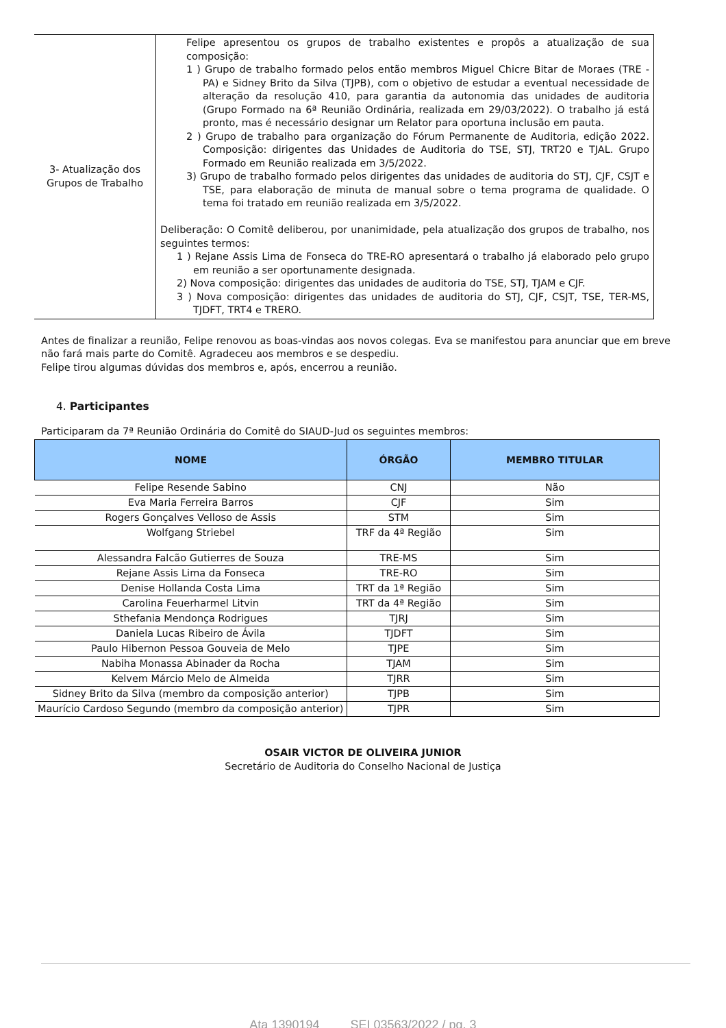| 3- Atualização dos Grupos de Trabalho | Felipe apresentou os grupos de trabalho existentes e propôs a atualização de sua composição: 1 ) Grupo de trabalho formado pelos então membros Miguel Chicre Bitar de Moraes (TRE -PA) e Sidney Brito da Silva (TJPB), com o objetivo de estudar a eventual necessidade de alteração da resolução 410, para garantia da autonomia das unidades de auditoria (Grupo Formado na 6ª Reunião Ordinária, realizada em 29/03/2022). O trabalho já está pronto, mas é necessário designar um Relator para oportuna inclusão em pauta. 2 ) Grupo de trabalho para organização do Fórum Permanente de Auditoria, edição 2022. Composição: dirigentes das Unidades de Auditoria do TSE, STJ, TRT20 e TJAL. Grupo Formado em Reunião realizada em 3/5/2022. 3) Grupo de trabalho formado pelos dirigentes das unidades de auditoria do STJ, CJF, CSJT e TSE, para elaboração de minuta de manual sobre o tema programa de qualidade. O tema foi tratado em reunião realizada em 3/5/2022. Deliberação: O Comitê deliberou, por unanimidade, pela atualização dos grupos de trabalho, nos seguintes termos: 1 ) Rejane Assis Lima de Fonseca do TRE-RO apresentará o trabalho já elaborado pelo grupo em reunião a ser oportunamente designada. 2) Nova composição: dirigentes das unidades de auditoria do TSE, STJ, TJAM e CJF. 3 ) Nova composição: dirigentes das unidades de auditoria do STJ, CJF, CSJT, TSE, TER-MS, TJDFT, TRT4 e TRERO. |
Antes de finalizar a reunião, Felipe renovou as boas-vindas aos novos colegas. Eva se manifestou para anunciar que em breve não fará mais parte do Comitê. Agradeceu aos membros e se despediu.
Felipe tirou algumas dúvidas dos membros e, após, encerrou a reunião.
4. Participantes
Participaram da 7ª Reunião Ordinária do Comitê do SIAUD-Jud os seguintes membros:
| NOME | ÓRGÃO | MEMBRO TITULAR |
| --- | --- | --- |
| Felipe Resende Sabino | CNJ | Não |
| Eva Maria Ferreira Barros | CJF | Sim |
| Rogers Gonçalves Velloso de Assis | STM | Sim |
| Wolfgang Striebel | TRF da 4ª Região | Sim |
| Alessandra Falcão Gutierres de Souza | TRE-MS | Sim |
| Rejane Assis Lima da Fonseca | TRE-RO | Sim |
| Denise Hollanda Costa Lima | TRT da 1ª Região | Sim |
| Carolina Feuerharmel Litvin | TRT da 4ª Região | Sim |
| Sthefania Mendonça Rodrigues | TJRJ | Sim |
| Daniela Lucas Ribeiro de Ávila | TJDFT | Sim |
| Paulo Hibernon Pessoa Gouveia de Melo | TJPE | Sim |
| Nabiha Monassa Abinader da Rocha | TJAM | Sim |
| Kelvem Márcio Melo de Almeida | TJRR | Sim |
| Sidney Brito da Silva (membro da composição anterior) | TJPB | Sim |
| Maurício Cardoso Segundo (membro da composição anterior) | TJPR | Sim |
OSAIR VICTOR DE OLIVEIRA JUNIOR
Secretário de Auditoria do Conselho Nacional de Justiça
Ata 1390194 SEI 03563/2022 / pg. 3